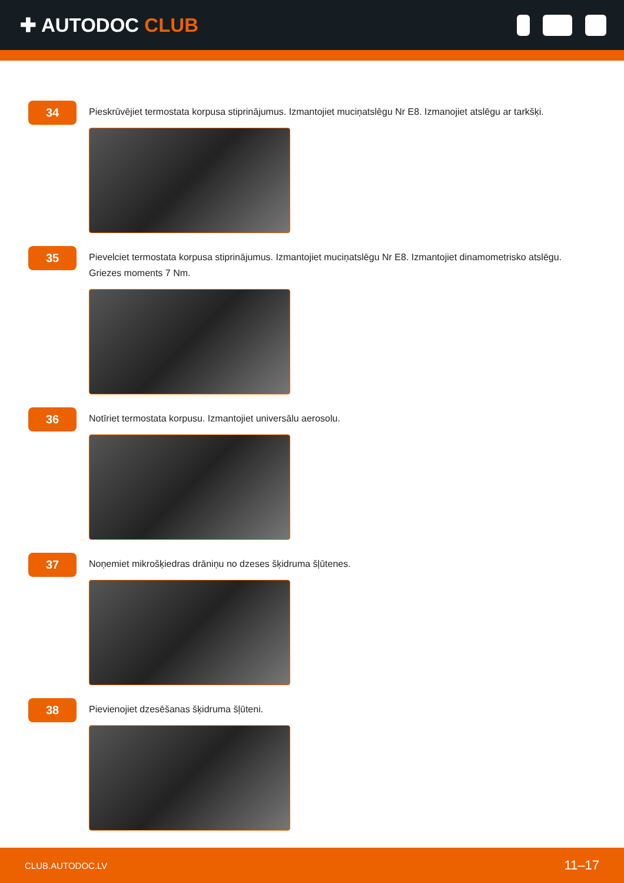✚ AUTODOC CLUB
34
Pieskrūvējiet termostata korpusa stiprinājumus. Izmantojiet muciņatslēgu Nr E8. Izmanojiet atslēgu ar tarkšķi.
35
Pievelciet termostata korpusa stiprinājumus. Izmantojiet muciņatslēgu Nr E8. Izmantojiet dinamometrisko atslēgu. Griezes moments 7 Nm.
36
Notīriet termostata korpusu. Izmantojiet universālu aerosolu.
37
Noņemiet mikrošķiedras drāniņu no dzeses šķidruma šļūtenes.
38
Pievienojiet dzesēšanas šķidruma šļūteni.
CLUB.AUTODOC.LV 11–17